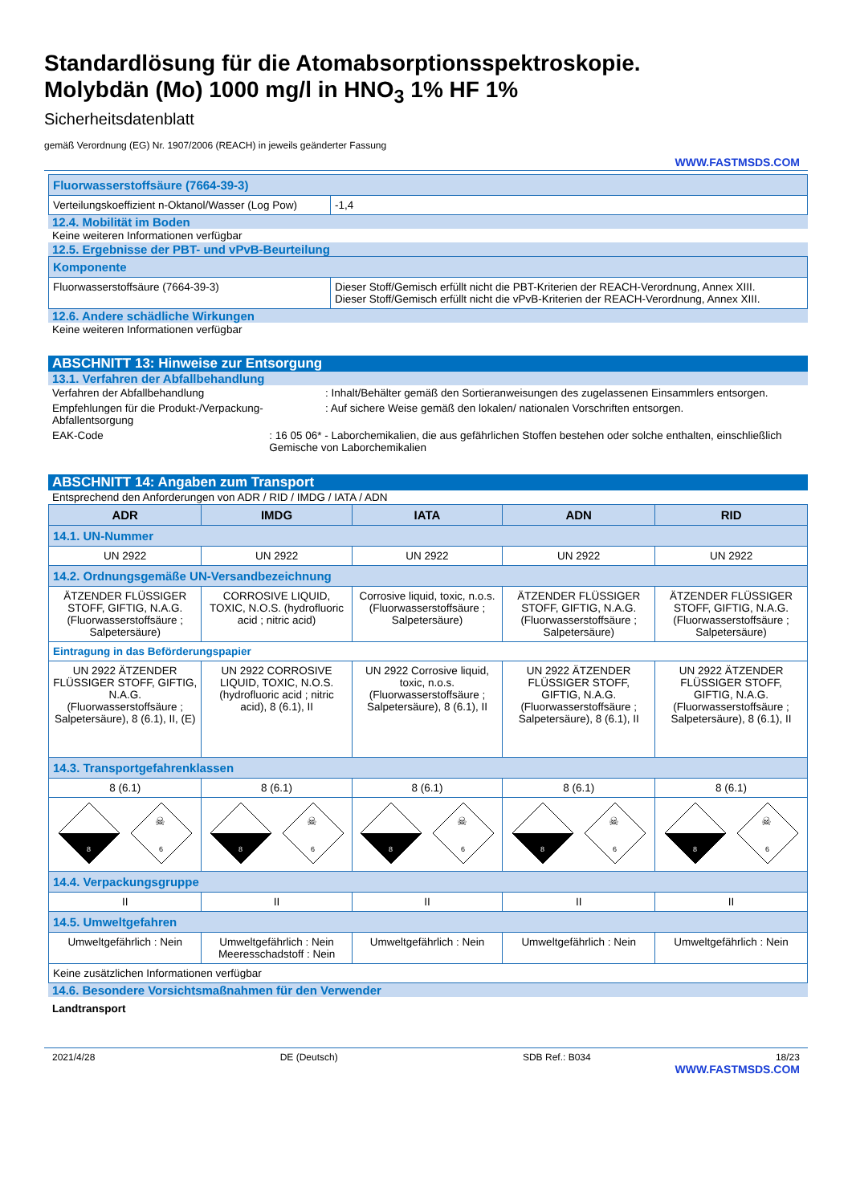Standardlösung für die Atomabsorptionsspektroskopie.
Molybdän (Mo) 1000 mg/l in HNO<sub>3</sub> 1% HF 1%
Sicherheitsdatenblatt
gemäß Verordnung (EG) Nr. 1907/2006 (REACH) in jeweils geänderter Fassung
WWW.FASTMSDS.COM
| Fluorwasserstoffsäure (7664-39-3) | |
| Verteilungskoeffizient n-Oktanol/Wasser (Log Pow) | -1,4 |
12.4. Mobilität im Boden
Keine weiteren Informationen verfügbar
12.5. Ergebnisse der PBT- und vPvB-Beurteilung
| Komponente | |
| Fluorwasserstoffsäure (7664-39-3) | Dieser Stoff/Gemisch erfüllt nicht die PBT-Kriterien der REACH-Verordnung, Annex XIII. Dieser Stoff/Gemisch erfüllt nicht die vPvB-Kriterien der REACH-Verordnung, Annex XIII. |
12.6. Andere schädliche Wirkungen
Keine weiteren Informationen verfügbar
ABSCHNITT 13: Hinweise zur Entsorgung
13.1. Verfahren der Abfallbehandlung
Verfahren der Abfallbehandlung : Inhalt/Behälter gemäß den Sortieranweisungen des zugelassenen Einsammlers entsorgen.
Empfehlungen für die Produkt-/Verpackung-Abfallentsorgung
: Auf sichere Weise gemäß den lokalen/ nationalen Vorschriften entsorgen.
EAK-Code : 16 05 06* - Laborchemikalien, die aus gefährlichen Stoffen bestehen oder solche enthalten, einschließlich Gemische von Laborchemikalien
ABSCHNITT 14: Angaben zum Transport
Entsprechend den Anforderungen von ADR / RID / IMDG / IATA / ADN
| ADR | IMDG | IATA | ADN | RID |
| --- | --- | --- | --- | --- |
| 14.1. UN-Nummer | | | | |
| UN 2922 | UN 2922 | UN 2922 | UN 2922 | UN 2922 |
| 14.2. Ordnungsgemäße UN-Versandbezeichnung | | | | |
| ÄTZENDER FLÜSSIGER STOFF, GIFTIG, N.A.G. (Fluorwasserstoffsäure ; Salpetersäure) | CORROSIVE LIQUID, TOXIC, N.O.S. (hydrofluoric acid ; nitric acid) | Corrosive liquid, toxic, n.o.s. (Fluorwasserstoffsäure ; Salpetersäure) | ÄTZENDER FLÜSSIGER STOFF, GIFTIG, N.A.G. (Fluorwasserstoffsäure ; Salpetersäure) | ÄTZENDER FLÜSSIGER STOFF, GIFTIG, N.A.G. (Fluorwasserstoffsäure ; Salpetersäure) |
| Eintragung in das Beförderungspapier | | | | |
| UN 2922 ÄTZENDER FLÜSSIGER STOFF, GIFTIG, N.A.G. (Fluorwasserstoffsäure ; Salpetersäure), 8 (6.1), II, (E) | UN 2922 CORROSIVE LIQUID, TOXIC, N.O.S. (hydrofluoric acid ; nitric acid), 8 (6.1), II | UN 2922 Corrosive liquid, toxic, n.o.s. (Fluorwasserstoffsäure ; Salpetersäure), 8 (6.1), II | UN 2922 ÄTZENDER FLÜSSIGER STOFF, GIFTIG, N.A.G. (Fluorwasserstoffsäure ; Salpetersäure), 8 (6.1), II | UN 2922 ÄTZENDER FLÜSSIGER STOFF, GIFTIG, N.A.G. (Fluorwasserstoffsäure ; Salpetersäure), 8 (6.1), II |
| 14.3. Transportgefahrenklassen | | | | |
| 8 (6.1) | 8 (6.1) | 8 (6.1) | 8 (6.1) | 8 (6.1) |
| 8 ☠ 6 | 8 ☠ 6 | 8 ☠ 6 | 8 ☠ 6 | 8 ☠ 6 |
| 14.4. Verpackungsgruppe | | | | |
| II | II | II | II | II |
| 14.5. Umweltgefahren | | | | |
| Umweltgefährlich : Nein | Umweltgefährlich : Nein Meeresschadstoff : Nein | Umweltgefährlich : Nein | Umweltgefährlich : Nein | Umweltgefährlich : Nein |
| Keine zusätzlichen Informationen verfügbar | | | | |
14.6. Besondere Vorsichtsmaßnahmen für den Verwender
Landtransport
2021/4/28 DE (Deutsch) SDB Ref.: B034 18/23
WWW.FASTMSDS.COM